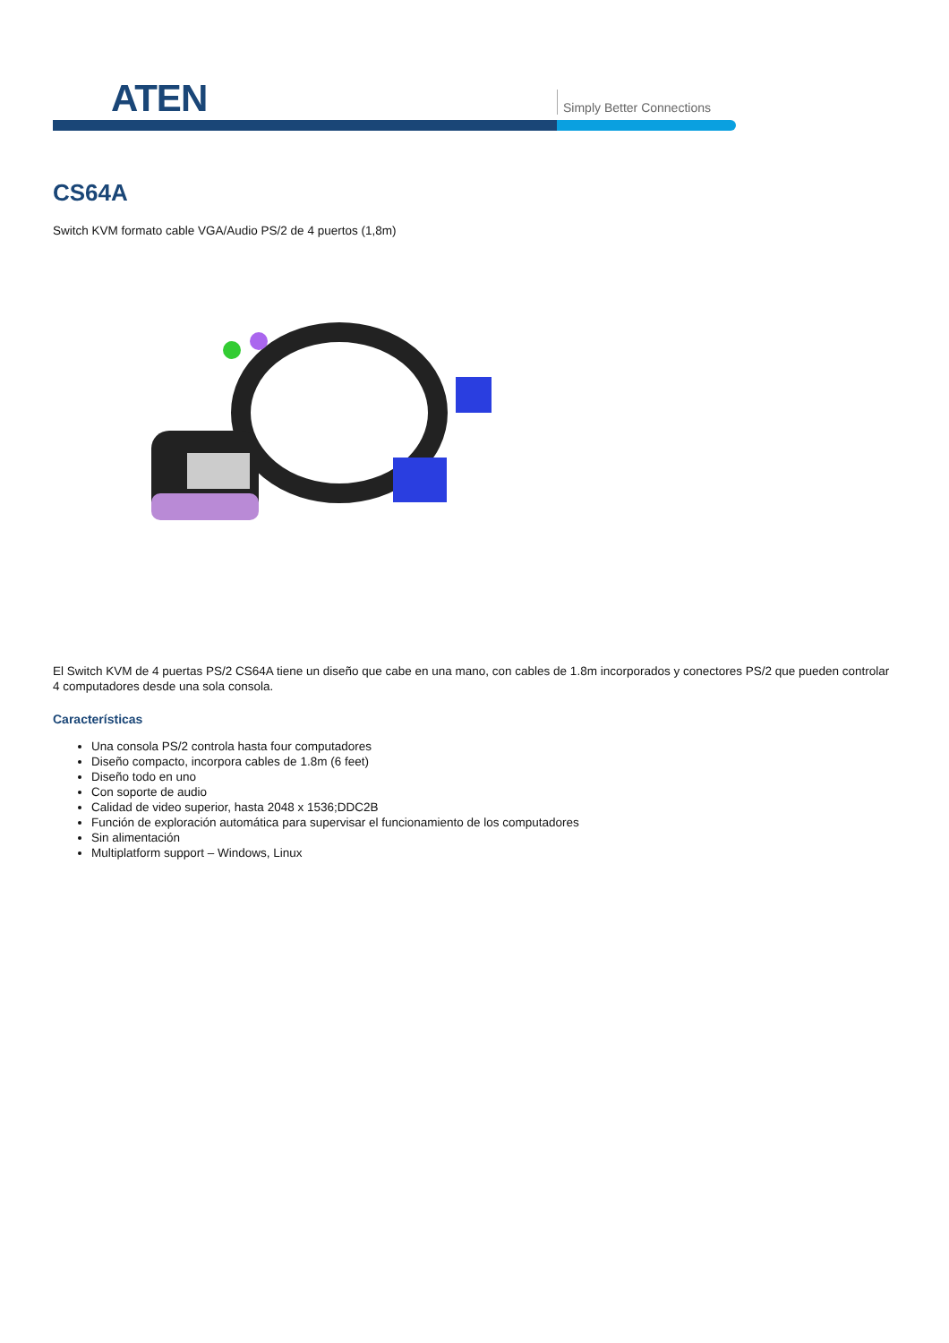ATEN Simply Better Connections
CS64A
Switch KVM formato cable VGA/Audio PS/2 de 4 puertos (1,8m)
El Switch KVM de 4 puertas PS/2 CS64A tiene un diseño que cabe en una mano, con cables de 1.8m incorporados y conectores PS/2 que pueden controlar 4 computadores desde una sola consola.
Características
Una consola PS/2 controla hasta four computadores
Diseño compacto, incorpora cables de 1.8m (6 feet)
Diseño todo en uno
Con soporte de audio
Calidad de video superior, hasta 2048 x 1536;DDC2B
Función de exploración automática para supervisar el funcionamiento de los computadores
Sin alimentación
Multiplatform support – Windows, Linux